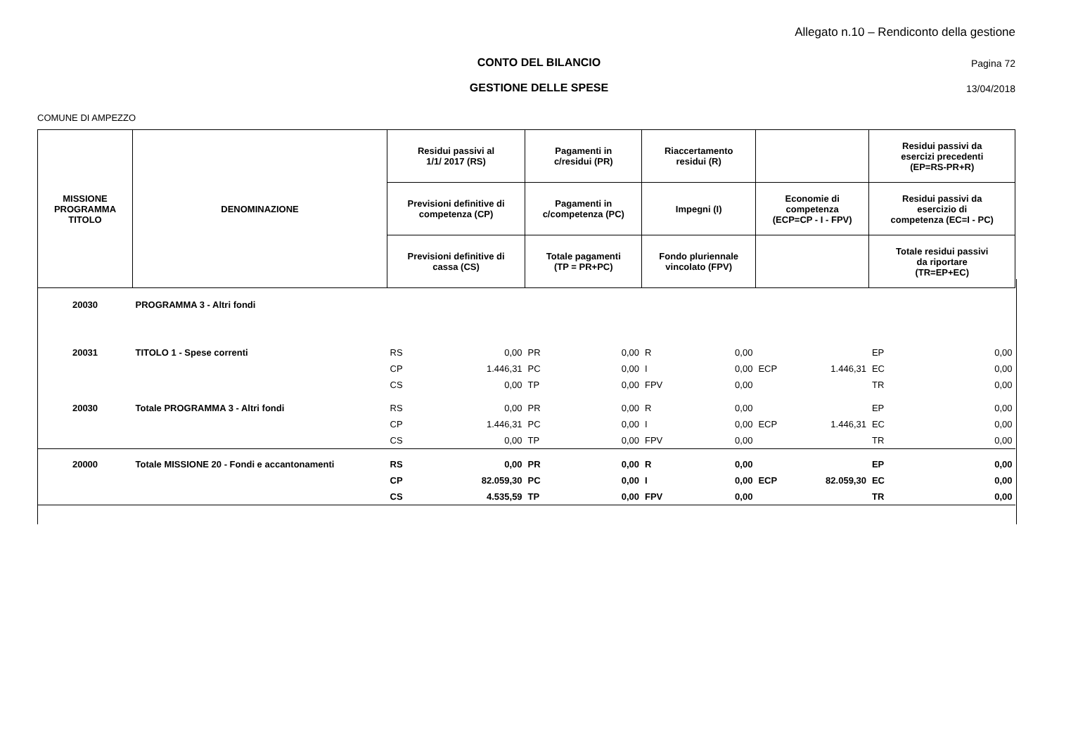Allegato n.10 – Rendiconto della gestione
CONTO DEL BILANCIO Pagina 72
GESTIONE DELLE SPESE 13/04/2018
COMUNE DI AMPEZZO
| MISSIONE PROGRAMMA TITOLO | DENOMINAZIONE | Residui passivi al 1/1/ 2017 (RS) | | Pagamenti in c/residui (PR) | | Riaccertamento residui (R) | | | | Residui passivi da esercizi precedenti (EP=RS-PR+R) | |
| --- | --- | --- | --- | --- | --- | --- | --- | --- | --- | --- | --- |
| | | Previsioni definitive di competenza (CP) | | Pagamenti in c/competenza (PC) | | Impegni (I) | | Economie di competenza (ECP=CP - I - FPV) | | Residui passivi da esercizio di competenza (EC=I - PC) | |
| | | Previsioni definitive di cassa (CS) | | Totale pagamenti (TP = PR+PC) | | Fondo pluriennale vincolato (FPV) | | | | Totale residui passivi da riportare (TR=EP+EC) | |
| 20030 | PROGRAMMA 3 - Altri fondi | | | | | | | | | | |
| 20031 | TITOLO 1 - Spese correnti | RS | 0,00 | PR | 0,00 | R | 0,00 | | | EP | 0,00 |
| | | CP | 1.446,31 | PC | 0,00 | I | 0,00 | ECP | 1.446,31 | EC | 0,00 |
| | | CS | 0,00 | TP | 0,00 | FPV | 0,00 | | | TR | 0,00 |
| 20030 | Totale PROGRAMMA 3 - Altri fondi | RS | 0,00 | PR | 0,00 | R | 0,00 | | | EP | 0,00 |
| | | CP | 1.446,31 | PC | 0,00 | I | 0,00 | ECP | 1.446,31 | EC | 0,00 |
| | | CS | 0,00 | TP | 0,00 | FPV | 0,00 | | | TR | 0,00 |
| 20000 | Totale MISSIONE 20 - Fondi e accantonamenti | RS | 0,00 | PR | 0,00 | R | 0,00 | | | EP | 0,00 |
| | | CP | 82.059,30 | PC | 0,00 | I | 0,00 | ECP | 82.059,30 | EC | 0,00 |
| | | CS | 4.535,59 | TP | 0,00 | FPV | 0,00 | | | TR | 0,00 |